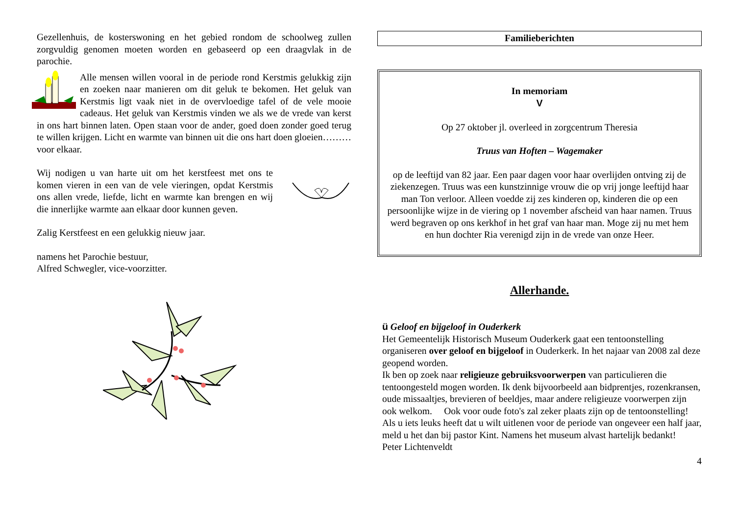Gezellenhuis, de kosterswoning en het gebied rondom de schoolweg zullen zorgvuldig genomen moeten worden en gebaseerd op een draagvlak in de parochie.
Alle mensen willen vooral in de periode rond Kerstmis gelukkig zijn en zoeken naar manieren om dit geluk te bekomen. Het geluk van Kerstmis ligt vaak niet in de overvloedige tafel of de vele mooie cadeaus. Het geluk van Kerstmis vinden we als we de vrede van kerst in ons hart binnen laten. Open staan voor de ander, goed doen zonder goed terug te willen krijgen. Licht en warmte van binnen uit die ons hart doen gloeien………voor elkaar.
Wij nodigen u van harte uit om het kerstfeest met ons te komen vieren in een van de vele vieringen, opdat Kerstmis ons allen vrede, liefde, licht en warmte kan brengen en wij die innerlijke warmte aan elkaar door kunnen geven.
Zalig Kerstfeest en een gelukkig nieuw jaar.
namens het Parochie bestuur,
Alfred Schwegler, vice-voorzitter.
Familieberichten
In memoriam
V
Op 27 oktober jl. overleed in zorgcentrum Theresia
Truus van Hoften – Wagemaker
op de leeftijd van 82 jaar. Een paar dagen voor haar overlijden ontving zij de ziekenzegen. Truus was een kunstzinnige vrouw die op vrij jonge leeftijd haar man Ton verloor. Alleen voedde zij zes kinderen op, kinderen die op een persoonlijke wijze in de viering op 1 november afscheid van haar namen. Truus werd begraven op ons kerkhof in het graf van haar man. Moge zij nu met hem en hun dochter Ria verenigd zijn in de vrede van onze Heer.
Allerhande.
ü Geloof en bijgeloof in Ouderkerk
Het Gemeentelijk Historisch Museum Ouderkerk gaat een tentoonstelling organiseren over geloof en bijgeloof in Ouderkerk. In het najaar van 2008 zal deze geopend worden.
Ik ben op zoek naar religieuze gebruiksvoorwerpen van particulieren die tentoongesteld mogen worden. Ik denk bijvoorbeeld aan bidprentjes, rozenkransen, oude missaaltjes, brevieren of beeldjes, maar andere religieuze voorwerpen zijn ook welkom. Ook voor oude foto's zal zeker plaats zijn op de tentoonstelling! Als u iets leuks heeft dat u wilt uitlenen voor de periode van ongeveer een half jaar, meld u het dan bij pastor Kint. Namens het museum alvast hartelijk bedankt!
Peter Lichtenveldt
4